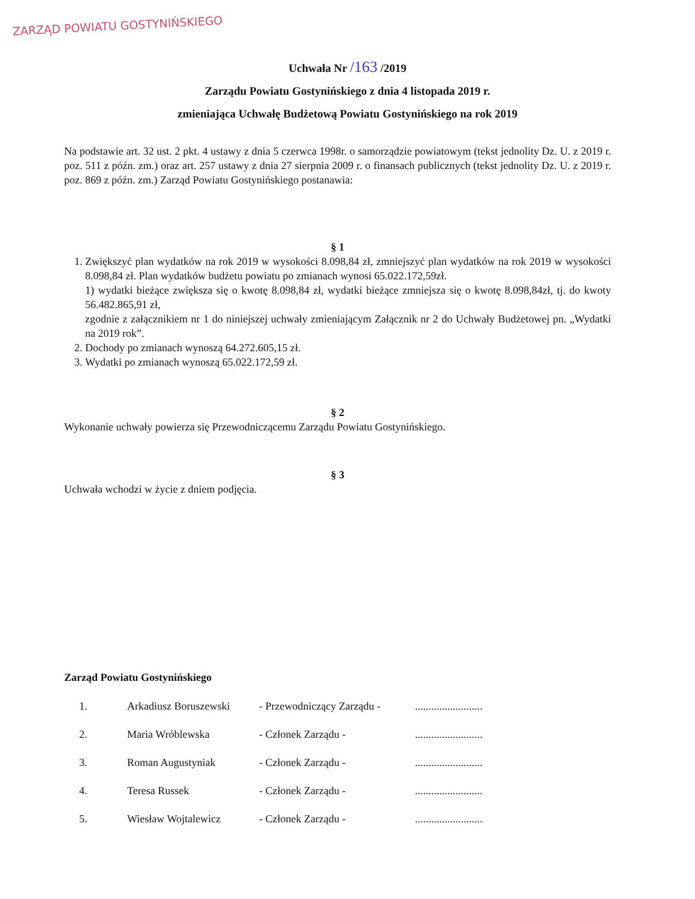ZARZĄD POWIATU GOSTYNIŃSKIEGO
Uchwała Nr /163 /2019
Zarządu Powiatu Gostynińskiego z dnia 4 listopada 2019 r.
zmieniająca Uchwałę Budżetową Powiatu Gostynińskiego na rok 2019
Na podstawie art. 32 ust. 2 pkt. 4 ustawy z dnia 5 czerwca 1998r. o samorządzie powiatowym (tekst jednolity Dz. U. z 2019 r. poz. 511 z późn. zm.) oraz art. 257 ustawy z dnia 27 sierpnia 2009 r. o finansach publicznych (tekst jednolity Dz. U. z 2019 r. poz. 869 z późn. zm.) Zarząd Powiatu Gostynińskiego postanawia:
§ 1
1. Zwiększyć plan wydatków na rok 2019 w wysokości 8.098,84 zł, zmniejszyć plan wydatków na rok 2019 w wysokości 8.098,84 zł. Plan wydatków budżetu powiatu po zmianach wynosi 65.022.172,59zł.
1) wydatki bieżące zwiększa się o kwotę 8.098,84 zł, wydatki bieżące zmniejsza się o kwotę 8.098,84zł, tj. do kwoty 56.482.865,91 zł,
zgodnie z załącznikiem nr 1 do niniejszej uchwały zmieniającym Załącznik nr 2 do Uchwały Budżetowej pn. „Wydatki na 2019 rok”.
2. Dochody po zmianach wynoszą 64.272.605,15 zł.
3. Wydatki po zmianach wynoszą 65.022.172,59 zł.
§ 2
Wykonanie uchwały powierza się Przewodniczącemu Zarządu Powiatu Gostynińskiego.
§ 3
Uchwała wchodzi w życie z dniem podjęcia.
Zarząd Powiatu Gostynińskiego
| 1. | Arkadiusz Boruszewski | - Przewodniczący Zarządu - | ......................... |
| 2. | Maria Wróblewska | - Członek Zarządu - | ......................... |
| 3. | Roman Augustyniak | - Członek Zarządu - | ......................... |
| 4. | Teresa Russek | - Członek Zarządu - | ......................... |
| 5. | Wiesław Wojtalewicz | - Członek Zarządu - | ......................... |